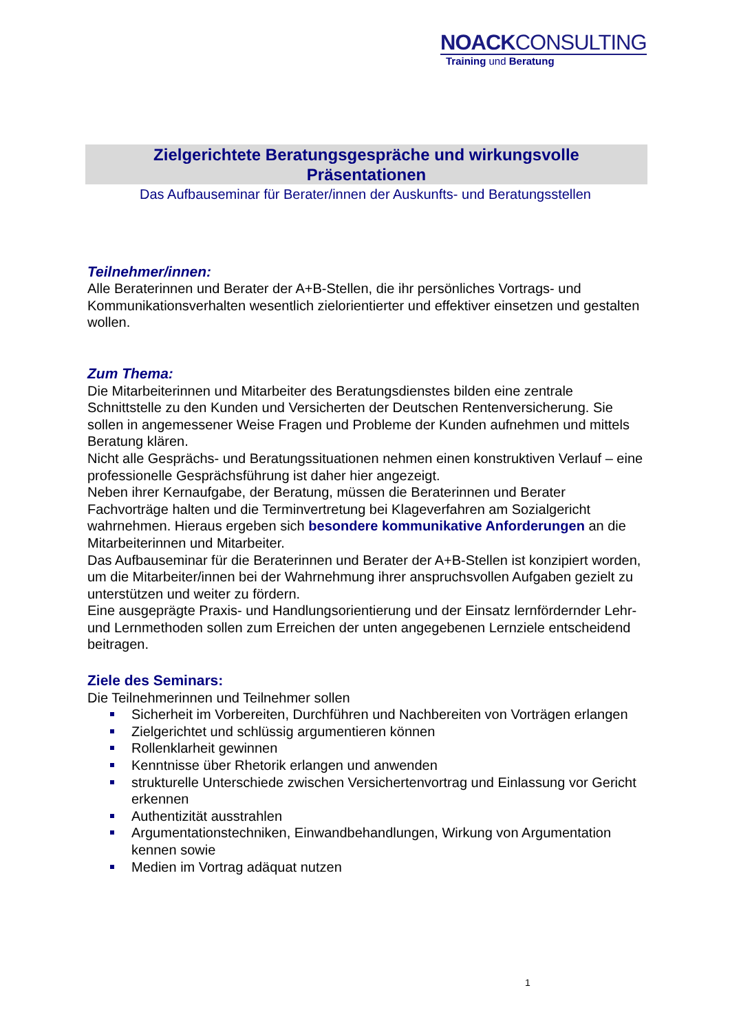NOACKCONSULTING
Training und Beratung
Zielgerichtete Beratungsgespräche und wirkungsvolle
Präsentationen
Das Aufbauseminar für Berater/innen der Auskunfts- und Beratungsstellen
Teilnehmer/innen:
Alle Beraterinnen und Berater der A+B-Stellen, die ihr persönliches Vortrags- und Kommunikationsverhalten wesentlich zielorientierter und effektiver einsetzen und gestalten wollen.
Zum Thema:
Die Mitarbeiterinnen und Mitarbeiter des Beratungsdienstes bilden eine zentrale Schnittstelle zu den Kunden und Versicherten der Deutschen Rentenversicherung. Sie sollen in angemessener Weise Fragen und Probleme der Kunden aufnehmen und mittels Beratung klären.
Nicht alle Gesprächs- und Beratungssituationen nehmen einen konstruktiven Verlauf – eine professionelle Gesprächsführung ist daher hier angezeigt.
Neben ihrer Kernaufgabe, der Beratung, müssen die Beraterinnen und Berater Fachvorträge halten und die Terminvertretung bei Klageverfahren am Sozialgericht wahrnehmen. Hieraus ergeben sich besondere kommunikative Anforderungen an die Mitarbeiterinnen und Mitarbeiter.
Das Aufbauseminar für die Beraterinnen und Berater der A+B-Stellen ist konzipiert worden, um die Mitarbeiter/innen bei der Wahrnehmung ihrer anspruchsvollen Aufgaben gezielt zu unterstützen und weiter zu fördern.
Eine ausgeprägte Praxis- und Handlungsorientierung und der Einsatz lernfördernder Lehr- und Lernmethoden sollen zum Erreichen der unten angegebenen Lernziele entscheidend beitragen.
Ziele des Seminars:
Die Teilnehmerinnen und Teilnehmer sollen
Sicherheit im Vorbereiten, Durchführen und Nachbereiten von Vorträgen erlangen
Zielgerichtet und schlüssig argumentieren können
Rollenklarheit gewinnen
Kenntnisse über Rhetorik erlangen und anwenden
strukturelle Unterschiede zwischen Versichertenvortrag und Einlassung vor Gericht erkennen
Authentizität ausstrahlen
Argumentationstechniken, Einwandbehandlungen, Wirkung von Argumentation kennen sowie
Medien im Vortrag adäquat nutzen
1